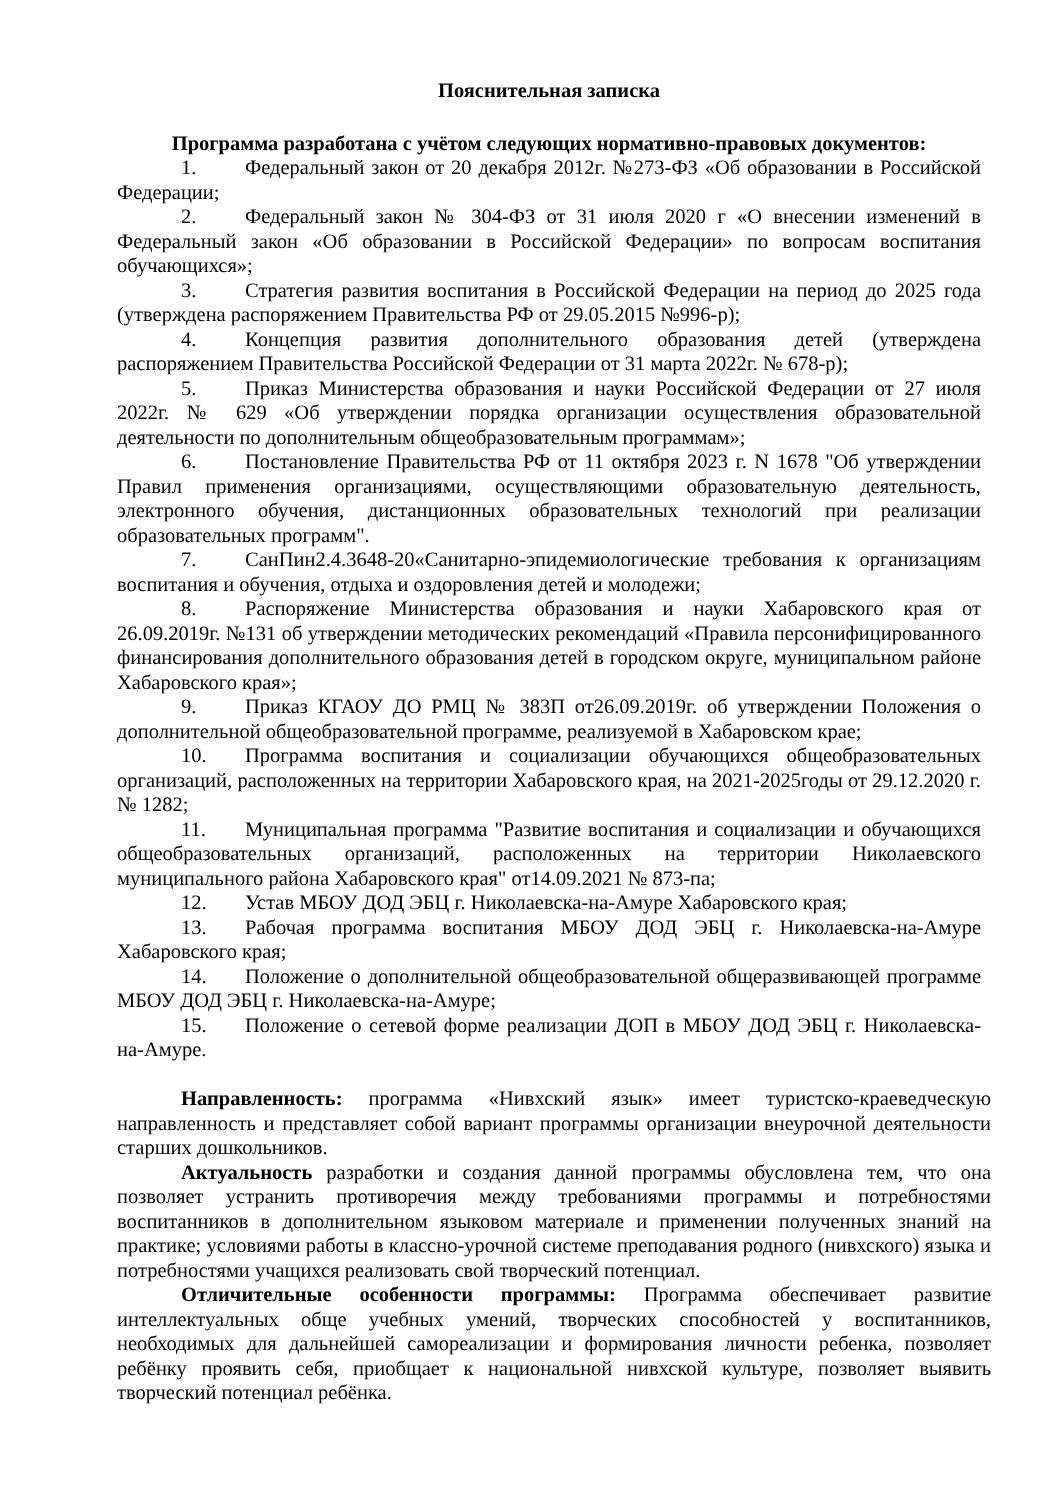Пояснительная записка
Программа разработана с учётом следующих нормативно-правовых документов:
1. Федеральный закон от 20 декабря 2012г. №273-ФЗ «Об образовании в Российской Федерации;
2. Федеральный закон № 304-ФЗ от 31 июля 2020 г «О внесении изменений в Федеральный закон «Об образовании в Российской Федерации» по вопросам воспитания обучающихся»;
3. Стратегия развития воспитания в Российской Федерации на период до 2025 года (утверждена распоряжением Правительства РФ от 29.05.2015 №996-р);
4. Концепция развития дополнительного образования детей (утверждена распоряжением Правительства Российской Федерации от 31 марта 2022г. № 678-р);
5. Приказ Министерства образования и науки Российской Федерации от 27 июля 2022г. № 629 «Об утверждении порядка организации осуществления образовательной деятельности по дополнительным общеобразовательным программам»;
6. Постановление Правительства РФ от 11 октября 2023 г. N 1678 "Об утверждении Правил применения организациями, осуществляющими образовательную деятельность, электронного обучения, дистанционных образовательных технологий при реализации образовательных программ".
7. СанПин2.4.3648-20«Санитарно-эпидемиологические требования к организациям воспитания и обучения, отдыха и оздоровления детей и молодежи;
8. Распоряжение Министерства образования и науки Хабаровского края от 26.09.2019г. №131 об утверждении методических рекомендаций «Правила персонифицированного финансирования дополнительного образования детей в городском округе, муниципальном районе Хабаровского края»;
9. Приказ КГАОУ ДО РМЦ № 383П от26.09.2019г. об утверждении Положения о дополнительной общеобразовательной программе, реализуемой в Хабаровском крае;
10. Программа воспитания и социализации обучающихся общеобразовательных организаций, расположенных на территории Хабаровского края, на 2021-2025годы от 29.12.2020 г. № 1282;
11. Муниципальная программа "Развитие воспитания и социализации и обучающихся общеобразовательных организаций, расположенных на территории Николаевского муниципального района Хабаровского края" от14.09.2021 № 873-па;
12. Устав МБОУ ДОД ЭБЦ г. Николаевска-на-Амуре Хабаровского края;
13. Рабочая программа воспитания МБОУ ДОД ЭБЦ г. Николаевска-на-Амуре Хабаровского края;
14. Положение о дополнительной общеобразовательной общеразвивающей программе МБОУ ДОД ЭБЦ г. Николаевска-на-Амуре;
15. Положение о сетевой форме реализации ДОП в МБОУ ДОД ЭБЦ г. Николаевска-на-Амуре.
Направленность: программа «Нивхский язык» имеет туристско-краеведческую направленность и представляет собой вариант программы организации внеурочной деятельности старших дошкольников.
Актуальность разработки и создания данной программы обусловлена тем, что она позволяет устранить противоречия между требованиями программы и потребностями воспитанников в дополнительном языковом материале и применении полученных знаний на практике; условиями работы в классно-урочной системе преподавания родного (нивхского) языка и потребностями учащихся реализовать свой творческий потенциал.
Отличительные особенности программы: Программа обеспечивает развитие интеллектуальных обще учебных умений, творческих способностей у воспитанников, необходимых для дальнейшей самореализации и формирования личности ребенка, позволяет ребёнку проявить себя, приобщает к национальной нивхской культуре, позволяет выявить творческий потенциал ребёнка.